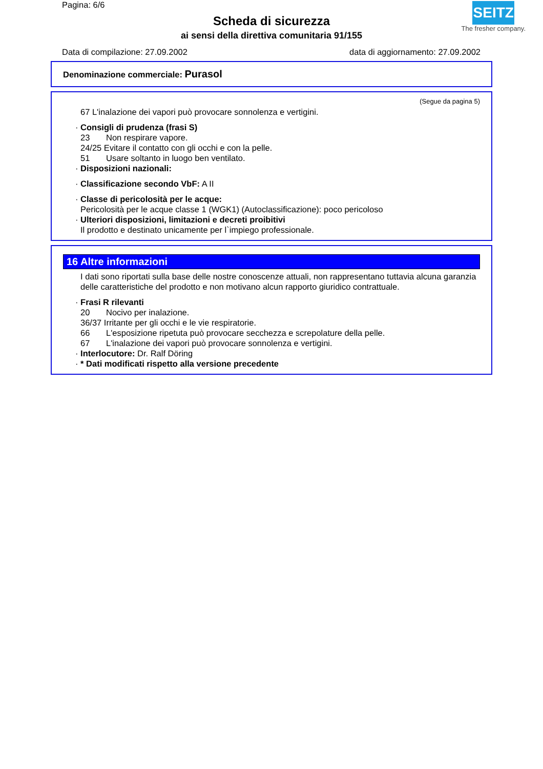Pagina: 6/6
Scheda di sicurezza
ai sensi della direttiva comunitaria 91/155
SEITZ
The fresher company.
Data di compilazione: 27.09.2002 data di aggiornamento: 27.09.2002
Denominazione commerciale: Purasol
(Segue da pagina 5)
67 L'inalazione dei vapori può provocare sonnolenza e vertigini.
· Consigli di prudenza (frasi S)
23 Non respirare vapore.
24/25 Evitare il contatto con gli occhi e con la pelle.
51 Usare soltanto in luogo ben ventilato.
· Disposizioni nazionali:
· Classificazione secondo VbF: A II
· Classe di pericolosità per le acque:
Pericolosità per le acque classe 1 (WGK1) (Autoclassificazione): poco pericoloso
· Ulteriori disposizioni, limitazioni e decreti proibitivi
Il prodotto e destinato unicamente per l`impiego professionale.
16 Altre informazioni
I dati sono riportati sulla base delle nostre conoscenze attuali, non rappresentano tuttavia alcuna garanzia delle caratteristiche del prodotto e non motivano alcun rapporto giuridico contrattuale.
· Frasi R rilevanti
20 Nocivo per inalazione.
36/37 Irritante per gli occhi e le vie respiratorie.
66 L'esposizione ripetuta può provocare secchezza e screpolature della pelle.
67 L'inalazione dei vapori può provocare sonnolenza e vertigini.
· Interlocutore: Dr. Ralf Döring
· * Dati modificati rispetto alla versione precedente